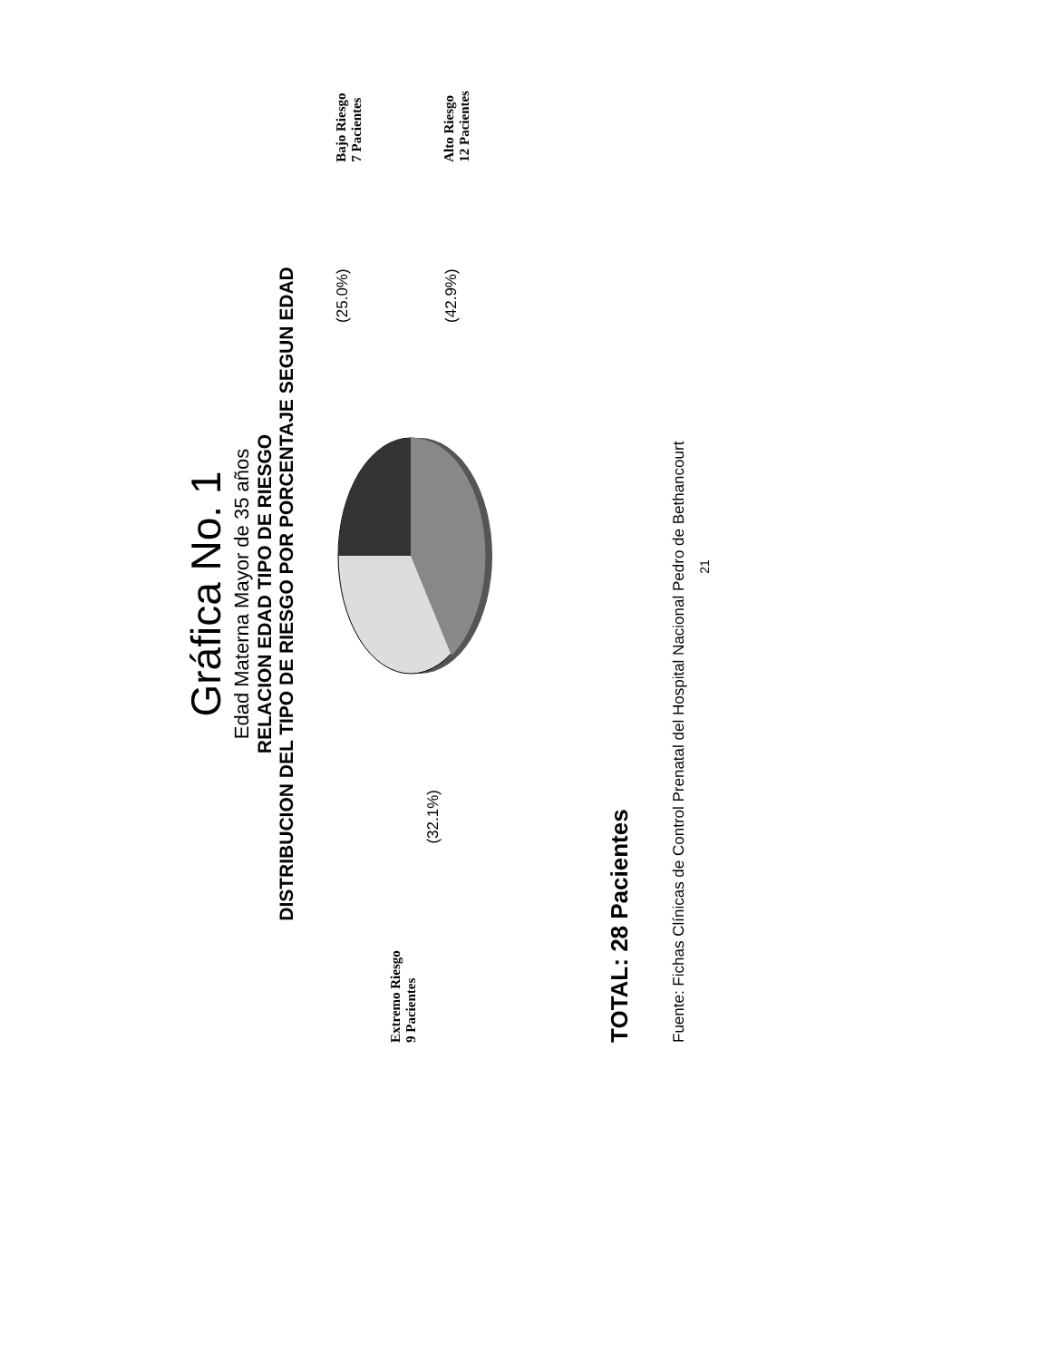Gráfica No. 1
Edad Materna Mayor de 35 años
RELACION EDAD TIPO DE RIESGO
DISTRIBUCION DEL TIPO DE RIESGO POR PORCENTAJE SEGUN EDAD
Extremo Riesgo
9 Pacientes
(32.1%)
(25.0%)
(42.9%)
Bajo Riesgo
7 Pacientes
Alto Riesgo
12 Pacientes
TOTAL: 28 Pacientes
Fuente: Fichas Clínicas de Control Prenatal del Hospital Nacional Pedro de Bethancourt
21